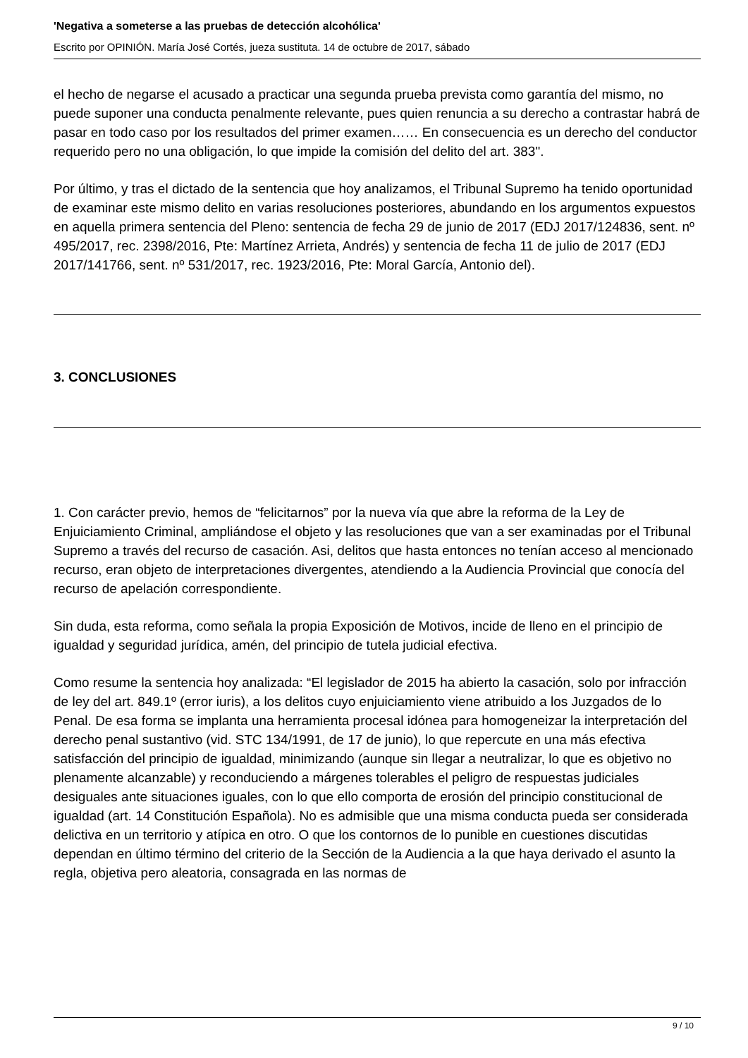'Negativa a someterse a las pruebas de detección alcohólica'
Escrito por OPINIÓN. María José Cortés, jueza sustituta. 14 de octubre de 2017, sábado
el hecho de negarse el acusado a practicar una segunda prueba prevista como garantía del mismo, no puede suponer una conducta penalmente relevante, pues quien renuncia a su derecho a contrastar habrá de pasar en todo caso por los resultados del primer examen…… En consecuencia es un derecho del conductor requerido pero no una obligación, lo que impide la comisión del delito del art. 383".
Por último, y tras el dictado de la sentencia que hoy analizamos, el Tribunal Supremo ha tenido oportunidad de examinar este mismo delito en varias resoluciones posteriores, abundando en los argumentos expuestos en aquella primera sentencia del Pleno: sentencia de fecha 29 de junio de 2017 (EDJ 2017/124836, sent. nº 495/2017, rec. 2398/2016, Pte: Martínez Arrieta, Andrés) y sentencia de fecha 11 de julio de 2017 (EDJ 2017/141766, sent. nº 531/2017, rec. 1923/2016, Pte: Moral García, Antonio del).
3. CONCLUSIONES
1. Con carácter previo, hemos de “felicitarnos” por la nueva vía que abre la reforma de la Ley de Enjuiciamiento Criminal, ampliándose el objeto y las resoluciones que van a ser examinadas por el Tribunal Supremo a través del recurso de casación. Asi, delitos que hasta entonces no tenían acceso al mencionado recurso, eran objeto de interpretaciones divergentes, atendiendo a la Audiencia Provincial que conocía del recurso de apelación correspondiente.
Sin duda, esta reforma, como señala la propia Exposición de Motivos, incide de lleno en el principio de igualdad y seguridad jurídica, amén, del principio de tutela judicial efectiva.
Como resume la sentencia hoy analizada: “El legislador de 2015 ha abierto la casación, solo por infracción de ley del art. 849.1º (error iuris), a los delitos cuyo enjuiciamiento viene atribuido a los Juzgados de lo Penal. De esa forma se implanta una herramienta procesal idónea para homogeneizar la interpretación del derecho penal sustantivo (vid. STC 134/1991, de 17 de junio), lo que repercute en una más efectiva satisfacción del principio de igualdad, minimizando (aunque sin llegar a neutralizar, lo que es objetivo no plenamente alcanzable) y reconduciendo a márgenes tolerables el peligro de respuestas judiciales desiguales ante situaciones iguales, con lo que ello comporta de erosión del principio constitucional de igualdad (art. 14 Constitución Española). No es admisible que una misma conducta pueda ser considerada delictiva en un territorio y atípica en otro. O que los contornos de lo punible en cuestiones discutidas dependan en último término del criterio de la Sección de la Audiencia a la que haya derivado el asunto la regla, objetiva pero aleatoria, consagrada en las normas de
9 / 10